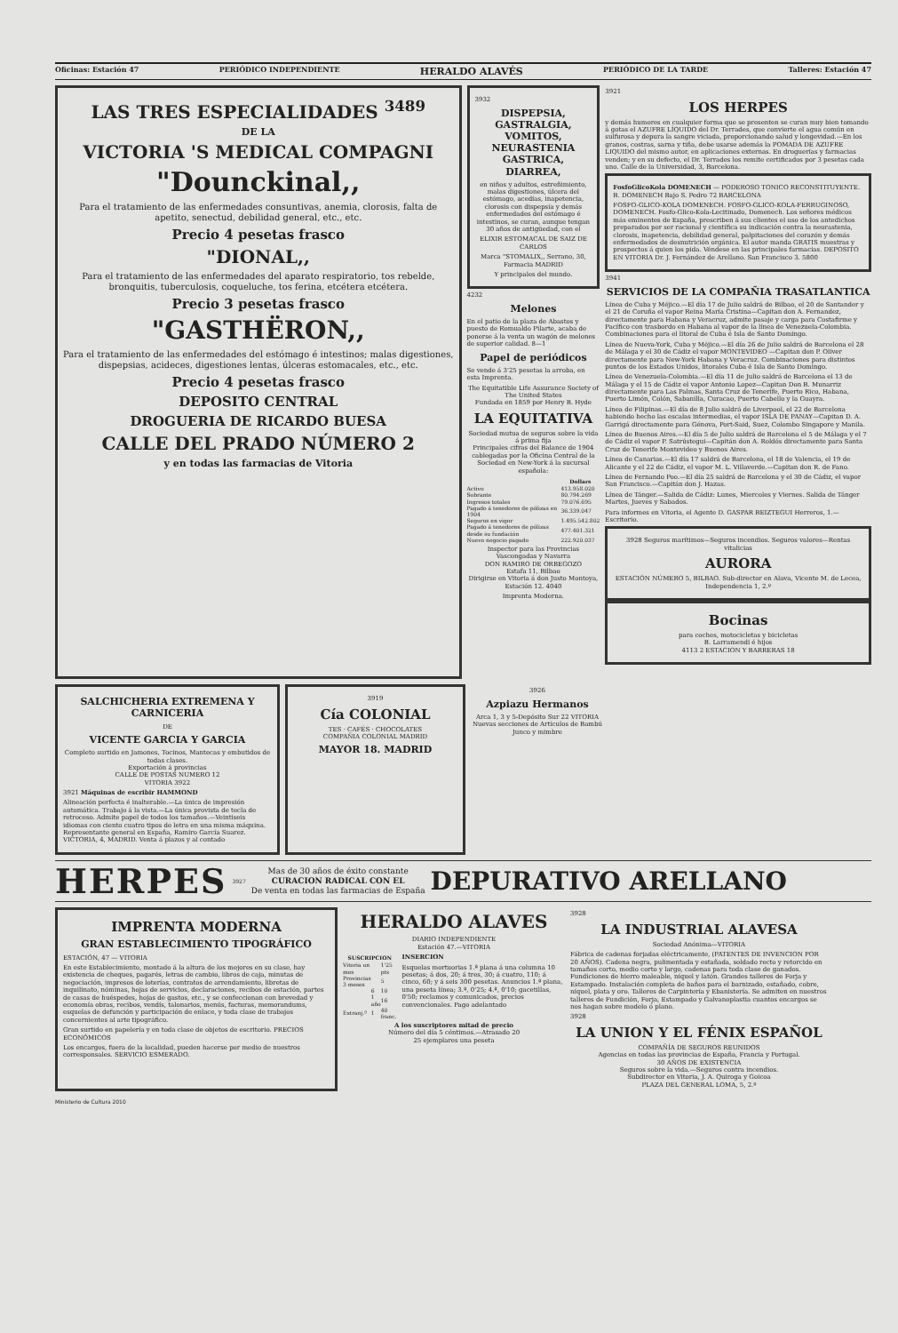Oficinas: Estación 47 PERIÓDICO INDEPENDIENTE HERALDO ALAVÉS PERIÓDICO DE LA TARDE Talleres: Estación 47
LAS TRES ESPECIALIDADES <sup>3489</sup>
DE LA
VICTORIA 'S MEDICAL COMPAGNI
"Dounckinal,,
Para el tratamiento de las enfermedades consuntivas, anemia, clorosis, falta de apetito, senectud, debilidad general, etc., etc.
Precio 4 pesetas frasco
"DIONAL,,
Para el tratamiento de las enfermedades del aparato respiratorio, tos rebelde, bronquitis, tuberculosis, coqueluche, tos ferina, etcétera etcétera.
Precio 3 pesetas frasco
"GASTHËRON,,
Para el tratamiento de las enfermedades del estómago é intestinos; malas digestiones, dispepsias, acideces, digestiones lentas, úlceras estomacales, etc., etc.
Precio 4 pesetas frasco
DEPOSITO CENTRAL
DROGUERIA DE RICARDO BUESA
CALLE DEL PRADO NÚMERO 2
y en todas las farmacias de Vitoria
3932
DISPEPSIA, GASTRALGIA, VOMITOS, NEURASTENIA GASTRICA, DIARREA,
en niños y adultos, estreñimiento, malas digestiones, úlcera del estómago, acedías, inapetencia, clorosis con dispepsia y demás enfermedades del estómago é intestinos, se curan, aunque tengan 30 años de antigüedad, con el
ELIXIR ESTOMACAL DE SAIZ DE CARLOS
Marca "STOMALIX,, Serrano, 30, Farmacia MADRID
Y principales del mundo.
4232
Melones
En el patio de la plaza de Abastos y puesto de Romualdo Pilarte, acaba de ponerse á la venta un wagón de melones de superior calidad. 8—1
Papel de periódicos
Se vende á 3'25 pesetas la arroba, en esta Imprenta.
The Equitatible Life Assurance Society of The United States
Fundada en 1859 por Henry B. Hyde
LA EQUITATIVA
Sociedad mutua de seguros sobre la vida á prima fija
Principales cifras del Balance de 1904 cablegadas por la Oficina Central de la Sociedad en New-York á la sucursal española:
| | Dollars |
| --- | --- |
| Activo | 413.958.020 |
| Sobrante | 80.794.269 |
| Ingresos totales | 79.076.695 |
| Pagado á tenedores de pólizas en 1904 | 36.339.047 |
| Seguros en vigor | 1.495.542.802 |
| Pagado á tenedores de pólizas desde su fundación | 477.401.321 |
| Nuevo negocio pagado | 222.920.037 |
Inspector para las Provincias Vascongadas y Navarra
DON RAMIRO DE ORBEGOZO
Estafa 11, Bilbao
Dirigirse en Vitoria á don Justo Montoya, Estación 12. 4040
Imprenta Moderna.
3921
LOS HERPES
y demás humores en cualquier forma que se presenten se curan muy bien tomando á gotas el AZUFRE LÍQUIDO del Dr. Terrades, que convierte el agua común en sulfurosa y depura la sangre viciada, proporcionando salud y longevidad.—En los granos, costras, sarna y tiña, debe usarse además la POMADA DE AZUFRE LIQUIDO del mismo autor, en aplicaciones externas. En droguerías y farmacias venden; y en su defecto, el Dr. Terrades los remite certificados por 3 pesetas cada uno. Calle de la Universidad, 3, Barcelona.
FosfoGlicoKola DOMENECH — PODEROSO TONICO RECONSTITUYENTE. B. DOMENECH Bajo S. Pedro 72 BARCELONA
FOSFO-GLICO-KOLA DOMENECH. FOSFO-GLICO-KOLA-FERRUGINOSO, DOMENECH. Fosfo-Glico-Kola-Lecitinado, Domenech. Los señores médicos más eminentes de España, prescriben á sus clientes el uso de los antedichos preparados por ser racional y científica su indicación contra la neurastenia, clorosis, inapetencia, debilidad general, palpitaciones del corazón y demás enfermedades de desnutrición orgánica. El autor manda GRATIS muestras y prospectos á quien los pida. Véndese en las principales farmacias. DEPOSITO EN VITORIA Dr. J. Fernández de Arellano. San Francisco 3. 5800
3941
SERVICIOS DE LA COMPAÑIA TRASATLANTICA
Línea de Cuba y Méjico.—El día 17 de Julio saldrá de Bilbao, el 20 de Santander y el 21 de Coruña el vapor Reina María Cristina—Capitan don A. Fernandez, directamente para Habana y Veracruz, admite pasaje y carga para Costafirme y Pacífico con trasbordo en Habana al vapor de la línea de Venezuela-Colombia. Combinaciones para el litoral de Cuba é Isla de Santo Domingo.
Línea de Nueva-York, Cuba y Méjico.—El día 26 de Julio saldrá de Barcelona el 28 de Málaga y el 30 de Cádiz el vapor MONTEVIDEO —Capitan don P. Oliver directamente para New-York Habana y Veracruz. Combinaciones para distintos puntos de los Estados Unidos, litorales Cuba é Isla de Santo Domingo.
Línea de Venezuela-Colombia.—El día 11 de Julio saldrá de Barcelona el 13 de Málaga y el 15 de Cádiz el vapor Antonio Lopez—Capitan Don B. Munarriz directamente para Las Palmas, Santa Cruz de Tenerife, Puerto Rico, Habana, Puerto Limón, Colón, Sabanilla, Curacao, Puerto Cabello y la Guayra.
Línea de Filipinas.—El día de 8 Julio saldrá de Liverpool, el 22 de Barcelona habiendo hecho las escalas intermedias, el vapor ISLA DE PANAY—Capitan D. A. Garrigá directamente para Génova, Port-Said, Suez, Colombo Singapore y Manila.
Línea de Buenos Aires.—El día 5 de Julio saldrá de Barcelona el 5 de Málaga y el 7 de Cádiz el vapor P. Satrústegui—Capitán don A. Roldós directamente para Santa Cruz de Tenerife Montevideo y Buenos Aires.
Línea de Canarias.—El día 17 saldrá de Barcelona, el 18 de Valencia, el 19 de Alicante y el 22 de Cádiz, el vapor M. L. Villaverde.—Capitan don R. de Fano.
Línea de Fernando Poo.—El día 25 saldrá de Barcelona y el 30 de Cádiz, el vapor San Francisco.—Capitán don J. Hazas.
Línea de Tánger.—Salida de Cádiz: Lunes, Miercoles y Viernes. Salida de Tánger Martes, Jueves y Sabados.
Para informes en Vitoria, el Agente D. GASPAR BEIZTEGUI Herreros, 1.—Escritorio.
3928 Seguros marítimos—Seguros incendios. Seguros valores—Rentas vitalicias
AURORA
ESTACIÓN NÚMERO 5, BILBAO. Sub-director en Alava, Vicente M. de Lecea, Independencia 1, 2.º
Bocinas
para coches, motocicletas y bicicletas
B. Larramendi é hijos
4113 2 ESTACION Y BARRERAS 18
SALCHICHERIA EXTREMENA Y CARNICERIA
DE
VICENTE GARCIA Y GARCIA
Completo surtido en Jamones, Tocinos, Mantecas y embutidos de todas clases.
Exportación á provincias
CALLE DE POSTAS NUMERO 12
VITORIA 3922
3921 Máquinas de escribir HAMMOND
Alineación perfecta é inalterable.—La única de impresión automática. Trabajo á la vista.—La única provista de tecla de retroceso. Admite papel de todos los tamaños.—Veintiseis idiomas con ciento cuatro tipos de letra en una misma máquina. Representante general en España, Ramiro García Suarez. VICTORIA, 4, MADRID. Venta á plazos y al contado
3919
Cía COLONIAL
TES · CAFÉS · CHOCOLATES
COMPAÑIA COLONIAL MADRID
MAYOR 18. MADRID
3926
Azpiazu Hermanos
Arca 1, 3 y 5-Depósito Sur 22 VITORIA
Nuevas secciones de Artículos de Bambú Junco y mimbre
HERPES 3927
Mas de 30 años de éxito constante
CURACION RADICAL CON EL
De venta en todas las farmacias de España
DEPURATIVO ARELLANO
IMPRENTA MODERNA
GRAN ESTABLECIMIENTO TIPOGRÁFICO
ESTACIÓN, 47 — VITORIA
En este Establecimiento, montado á la altura de los mejores en su clase, hay existencia de cheques, pagarés, letras de cambio, libros de caja, minutas de negociación, impresos de loterías, contratos de arrendamiento, libretas de inquilinato, nóminas, hojas de servicios, declaraciones, recibos de estación, partes de casas de huéspedes, hojas de gastos, etc., y se confeccionan con brevedad y economía obras, recibos, vendís, talonarios, menús, facturas, memorandums, esquelas de defunción y participación de enlace, y toda clase de trabajos concernientes al arte tipográfico.
Gran surtido en papelería y en toda clase de objetos de escritorio. PRECIOS ECONÓMICOS
Los encargos, fuera de la localidad, pueden hacerse por medio de nuestros corresponsales. SERVICIO ESMERADO.
HERALDO ALAVES
DIARIO INDEPENDIENTE
Estación 47.—VITORIA
| SUSCRIPCION | | |
| --- | --- | --- |
| Vitoria un mes | | 1'25 pts |
| Provincias 3 meses | | 5 |
| | 6 | 10 |
| | 1 año | 16 |
| Extranj.º | 1 | 40 franc. |
INSERCION
Esquelas mortuorias 1.ª plana á una columna 10 pesetas; á dos, 20; á tres, 30; á cuatro, 110; á cinco, 60; y á seis 300 pesetas. Anuncios 1.ª plana, una peseta línea; 3.ª, 0'25; 4.ª, 0'10; gacetillas, 0'50; reclamos y comunicados, precios convencionales. Pago adelantado
A los suscriptores mitad de precio
Número del día 5 céntimos.—Atrasado 20
25 ejemplares una peseta
3928
LA INDUSTRIAL ALAVESA
Sociedad Anónima—VITORIA
Fábrica de cadenas forjadas eléctricamente, (PATENTES DE INVENCION POR 20 AÑOS). Cadena negra, pulimentada y estañada, soldado recto y retorcido en tamaños corto, medio corto y largo, cadenas para toda clase de ganados. Fundiciones de hierro maleable, níquel y latón. Grandes talleres de Forja y Estampado. Instalación completa de baños para el barnizado, estañado, cobre, níquel, plata y oro. Talleres de Carpintería y Ebanistería. Se admiten en nuestros talleres de Fundición, Forja, Estampado y Galvanoplastia cuantos encargos se nos hagan sobre modelo ó plano.
3928
LA UNION Y EL FÉNIX ESPAÑOL
COMPAÑÍA DE SEGUROS REUNIDOS
Agencias en todas las provincias de España, Francia y Portugal.
30 AÑOS DE EXISTENCIA
Seguros sobre la vida.—Seguros contra incendios.
Subdirector en Vitoria, J. A. Quiroga y Goicoa
PLAZA DEL GENERAL LOMA, 5, 2.º
Ministerio de Cultura 2010